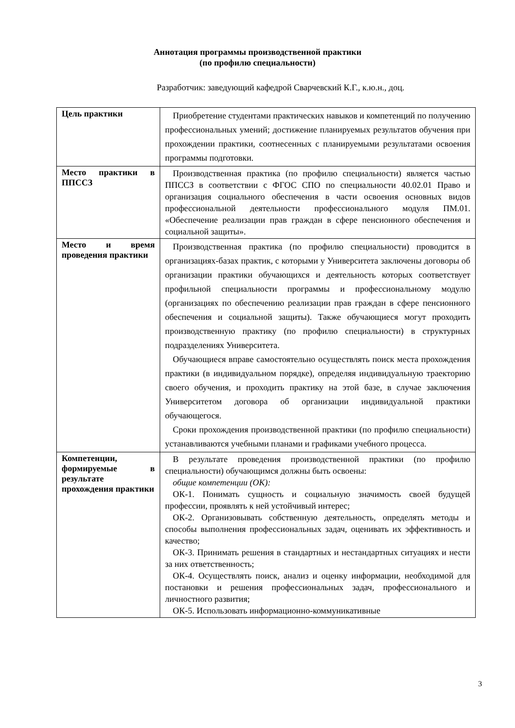Аннотация программы производственной практики
(по профилю специальности)
Разработчик: заведующий кафедрой Сварчевский К.Г., к.ю.н., доц.
| Цель практики | Приобретение студентами практических навыков и компетенций по получению профессиональных умений; достижение планируемых результатов обучения при прохождении практики, соотнесенных с планируемыми результатами освоения программы подготовки. |
| Место практики в ППССЗ | Производственная практика (по профилю специальности) является частью ППССЗ в соответствии с ФГОС СПО по специальности 40.02.01 Право и организация социального обеспечения в части освоения основных видов профессиональной деятельности профессионального модуля ПМ.01. «Обеспечение реализации прав граждан в сфере пенсионного обеспечения и социальной защиты». |
| Место и время проведения практики | Производственная практика (по профилю специальности) проводится в организациях-базах практик, с которыми у Университета заключены договоры об организации практики обучающихся и деятельность которых соответствует профильной специальности программы и профессиональному модулю (организациях по обеспечению реализации прав граждан в сфере пенсионного обеспечения и социальной защиты). Также обучающиеся могут проходить производственную практику (по профилю специальности) в структурных подразделениях Университета. Обучающиеся вправе самостоятельно осуществлять поиск места прохождения практики (в индивидуальном порядке), определяя индивидуальную траекторию своего обучения, и проходить практику на этой базе, в случае заключения Университетом договора об организации индивидуальной практики обучающегося. Сроки прохождения производственной практики (по профилю специальности) устанавливаются учебными планами и графиками учебного процесса. |
| Компетенции, формируемые в результате прохождения практики | В результате проведения производственной практики (по профилю специальности) обучающимся должны быть освоены: общие компетенции (ОК): ОК-1. Понимать сущность и социальную значимость своей будущей профессии, проявлять к ней устойчивый интерес; ОК-2. Организовывать собственную деятельность, определять методы и способы выполнения профессиональных задач, оценивать их эффективность и качество; ОК-3. Принимать решения в стандартных и нестандартных ситуациях и нести за них ответственность; ОК-4. Осуществлять поиск, анализ и оценку информации, необходимой для постановки и решения профессиональных задач, профессионального и личностного развития; ОК-5. Использовать информационно-коммуникативные |
3